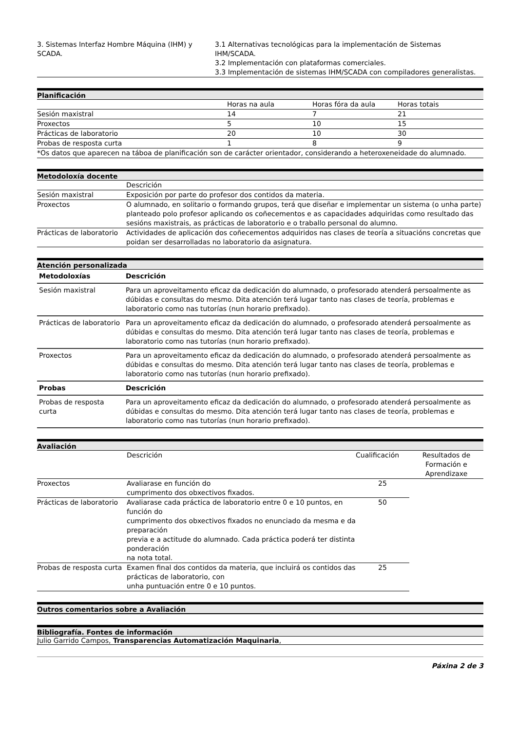| 3. Sistemas Interfaz Hombre Máquina (IHM) y SCADA. | 3.1 Alternativas tecnológicas para la implementación de Sistemas IHM/SCADA. 3.2 Implementación con plataformas comerciales. 3.3 Implementación de sistemas IHM/SCADA con compiladores generalistas. |
Planificación
| | Horas na aula | Horas fóra da aula | Horas totais |
| Sesión maxistral | 14 | 7 | 21 |
| Proxectos | 5 | 10 | 15 |
| Prácticas de laboratorio | 20 | 10 | 30 |
| Probas de resposta curta | 1 | 8 | 9 |
| *Os datos que aparecen na táboa de planificación son de carácter orientador, considerando a heteroxeneidade do alumnado. | | | |
Metodoloxía docente
| | Descrición |
| Sesión maxistral | Exposición por parte do profesor dos contidos da materia. |
| Proxectos | O alumnado, en solitario o formando grupos, terá que diseñar e implementar un sistema (o unha parte) planteado polo profesor aplicando os coñecementos e as capacidades adquiridas como resultado das sesións maxistrais, as prácticas de laboratorio e o traballo personal do alumno. |
| Prácticas de laboratorio | Actividades de aplicación dos coñecementos adquiridos nas clases de teoría a situacións concretas que poidan ser desarrolladas no laboratorio da asignatura. |
Atención personalizada
| Metodoloxías | Descrición |
| --- | --- |
| Sesión maxistral | Para un aproveitamento eficaz da dedicación do alumnado, o profesorado atenderá persoalmente as dúbidas e consultas do mesmo. Dita atención terá lugar tanto nas clases de teoría, problemas e laboratorio como nas tutorías (nun horario prefixado). |
| Prácticas de laboratorio | Para un aproveitamento eficaz da dedicación do alumnado, o profesorado atenderá persoalmente as dúbidas e consultas do mesmo. Dita atención terá lugar tanto nas clases de teoría, problemas e laboratorio como nas tutorías (nun horario prefixado). |
| Proxectos | Para un aproveitamento eficaz da dedicación do alumnado, o profesorado atenderá persoalmente as dúbidas e consultas do mesmo. Dita atención terá lugar tanto nas clases de teoría, problemas e laboratorio como nas tutorías (nun horario prefixado). |
| Probas | Descrición |
| Probas de resposta curta | Para un aproveitamento eficaz da dedicación do alumnado, o profesorado atenderá persoalmente as dúbidas e consultas do mesmo. Dita atención terá lugar tanto nas clases de teoría, problemas e laboratorio como nas tutorías (nun horario prefixado). |
Avaliación
| | Descrición | Cualificación | Resultados de Formación e Aprendizaxe |
| Proxectos | Avaliarase en función do cumprimento dos obxectivos fixados. | 25 | |
| Prácticas de laboratorio | Avaliarase cada práctica de laboratorio entre 0 e 10 puntos, en función do cumprimento dos obxectivos fixados no enunciado da mesma e da preparación previa e a actitude do alumnado. Cada práctica poderá ter distinta ponderación na nota total. | 50 | |
| Probas de resposta curta | Examen final dos contidos da materia, que incluirá os contidos das prácticas de laboratorio, con unha puntuación entre 0 e 10 puntos. | 25 | |
Outros comentarios sobre a Avaliación
Bibliografía. Fontes de información
Julio Garrido Campos, Transparencias Automatización Maquinaria,
Páxina 2 de 3